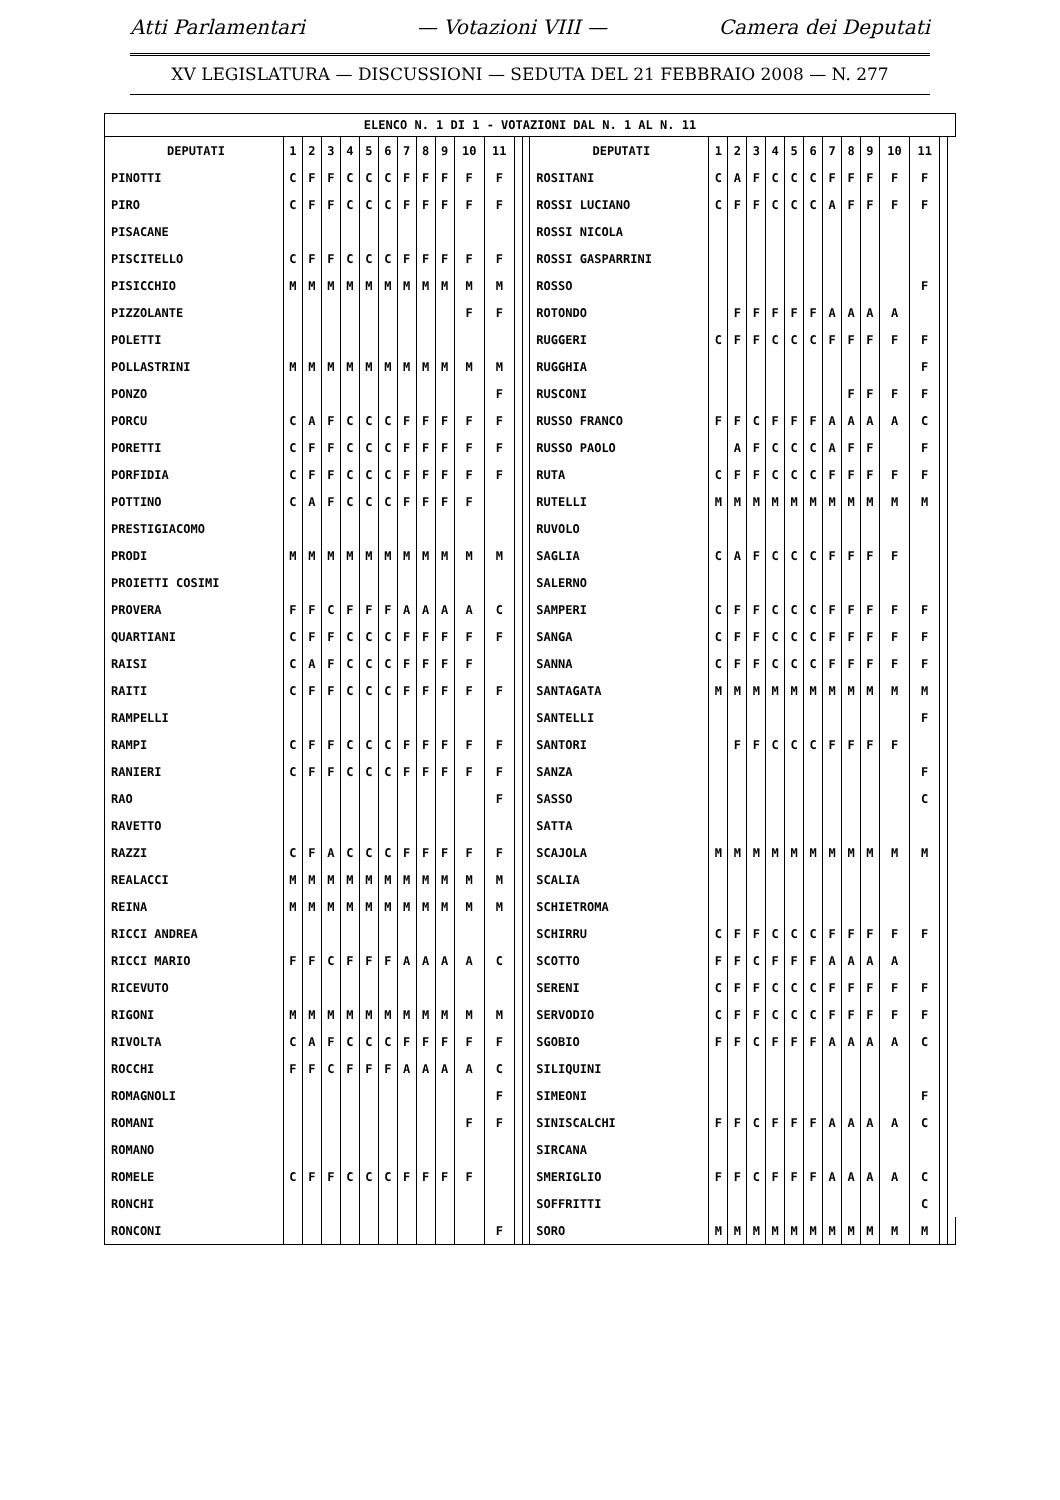Atti Parlamentari — Votazioni VIII — Camera dei Deputati
XV LEGISLATURA — DISCUSSIONI — SEDUTA DEL 21 FEBBRAIO 2008 — N. 277
| ELENCO N. 1 DI 1 - VOTAZIONI DAL N. 1 AL N. 11 | | | | | | | | | | | | | | | | | | | | | | | | | | | |
| --- | --- | --- | --- | --- | --- | --- | --- | --- | --- | --- | --- | --- | --- | --- | --- | --- | --- | --- | --- | --- | --- | --- | --- | --- | --- | --- | --- |
| DEPUTATI | 1 | 2 | 3 | 4 | 5 | 6 | 7 | 8 | 9 | 10 | 11 | | | DEPUTATI | 1 | 2 | 3 | 4 | 5 | 6 | 7 | 8 | 9 | 10 | 11 | | |
| PINOTTI | C | F | F | C | C | C | F | F | F | F | F | | | ROSITANI | C | A | F | C | C | C | F | F | F | F | F | | |
| PIRO | C | F | F | C | C | C | F | F | F | F | F | | | ROSSI LUCIANO | C | F | F | C | C | C | A | F | F | F | F | | |
| PISACANE | | | | | | | | | | | | | | ROSSI NICOLA | | | | | | | | | | | | | |
| PISCITELLO | C | F | F | C | C | C | F | F | F | F | F | | | ROSSI GASPARRINI | | | | | | | | | | | | | |
| PISICCHIO | M | M | M | M | M | M | M | M | M | M | M | | | ROSSO | | | | | | | | | | | F | | |
| PIZZOLANTE | | | | | | | | | | F | F | | | ROTONDO | | F | F | F | F | F | A | A | A | A | | | |
| POLETTI | | | | | | | | | | | | | | RUGGERI | C | F | F | C | C | C | F | F | F | F | F | | |
| POLLASTRINI | M | M | M | M | M | M | M | M | M | M | M | | | RUGGHIA | | | | | | | | | | | F | | |
| PONZO | | | | | | | | | | | F | | | RUSCONI | | | | | | | | F | F | F | F | | |
| PORCU | C | A | F | C | C | C | F | F | F | F | F | | | RUSSO FRANCO | F | F | C | F | F | F | A | A | A | A | C | | |
| PORETTI | C | F | F | C | C | C | F | F | F | F | F | | | RUSSO PAOLO | | A | F | C | C | C | A | F | F | | F | | |
| PORFIDIA | C | F | F | C | C | C | F | F | F | F | F | | | RUTA | C | F | F | C | C | C | F | F | F | F | F | | |
| POTTINO | C | A | F | C | C | C | F | F | F | F | | | | RUTELLI | M | M | M | M | M | M | M | M | M | M | M | | |
| PRESTIGIACOMO | | | | | | | | | | | | | | RUVOLO | | | | | | | | | | | | | |
| PRODI | M | M | M | M | M | M | M | M | M | M | M | | | SAGLIA | C | A | F | C | C | C | F | F | F | F | | | |
| PROIETTI COSIMI | | | | | | | | | | | | | | SALERNO | | | | | | | | | | | | | |
| PROVERA | F | F | C | F | F | F | A | A | A | A | C | | | SAMPERI | C | F | F | C | C | C | F | F | F | F | F | | |
| QUARTIANI | C | F | F | C | C | C | F | F | F | F | F | | | SANGA | C | F | F | C | C | C | F | F | F | F | F | | |
| RAISI | C | A | F | C | C | C | F | F | F | F | | | | SANNA | C | F | F | C | C | C | F | F | F | F | F | | |
| RAITI | C | F | F | C | C | C | F | F | F | F | F | | | SANTAGATA | M | M | M | M | M | M | M | M | M | M | M | | |
| RAMPELLI | | | | | | | | | | | | | | SANTELLI | | | | | | | | | | | F | | |
| RAMPI | C | F | F | C | C | C | F | F | F | F | F | | | SANTORI | | F | F | C | C | C | F | F | F | F | | | |
| RANIERI | C | F | F | C | C | C | F | F | F | F | F | | | SANZA | | | | | | | | | | | F | | |
| RAO | | | | | | | | | | | F | | | SASSO | | | | | | | | | | | C | | |
| RAVETTO | | | | | | | | | | | | | | SATTA | | | | | | | | | | | | | |
| RAZZI | C | F | A | C | C | C | F | F | F | F | F | | | SCAJOLA | M | M | M | M | M | M | M | M | M | M | M | | |
| REALACCI | M | M | M | M | M | M | M | M | M | M | M | | | SCALIA | | | | | | | | | | | | | |
| REINA | M | M | M | M | M | M | M | M | M | M | M | | | SCHIETROMA | | | | | | | | | | | | | |
| RICCI ANDREA | | | | | | | | | | | | | | SCHIRRU | C | F | F | C | C | C | F | F | F | F | F | | |
| RICCI MARIO | F | F | C | F | F | F | A | A | A | A | C | | | SCOTTO | F | F | C | F | F | F | A | A | A | A | | | |
| RICEVUTO | | | | | | | | | | | | | | SERENI | C | F | F | C | C | C | F | F | F | F | F | | |
| RIGONI | M | M | M | M | M | M | M | M | M | M | M | | | SERVODIO | C | F | F | C | C | C | F | F | F | F | F | | |
| RIVOLTA | C | A | F | C | C | C | F | F | F | F | F | | | SGOBIO | F | F | C | F | F | F | A | A | A | A | C | | |
| ROCCHI | F | F | C | F | F | F | A | A | A | A | C | | | SILIQUINI | | | | | | | | | | | | | |
| ROMAGNOLI | | | | | | | | | | | F | | | SIMEONI | | | | | | | | | | | F | | |
| ROMANI | | | | | | | | | | F | F | | | SINISCALCHI | F | F | C | F | F | F | A | A | A | A | C | | |
| ROMANO | | | | | | | | | | | | | | SIRCANA | | | | | | | | | | | | | |
| ROMELE | C | F | F | C | C | C | F | F | F | F | | | | SMERIGLIO | F | F | C | F | F | F | A | A | A | A | C | | |
| RONCHI | | | | | | | | | | | | | | SOFFRITTI | | | | | | | | | | | C | | |
| RONCONI | | | | | | | | | | | F | | | SORO | M | M | M | M | M | M | M | M | M | M | M | | |